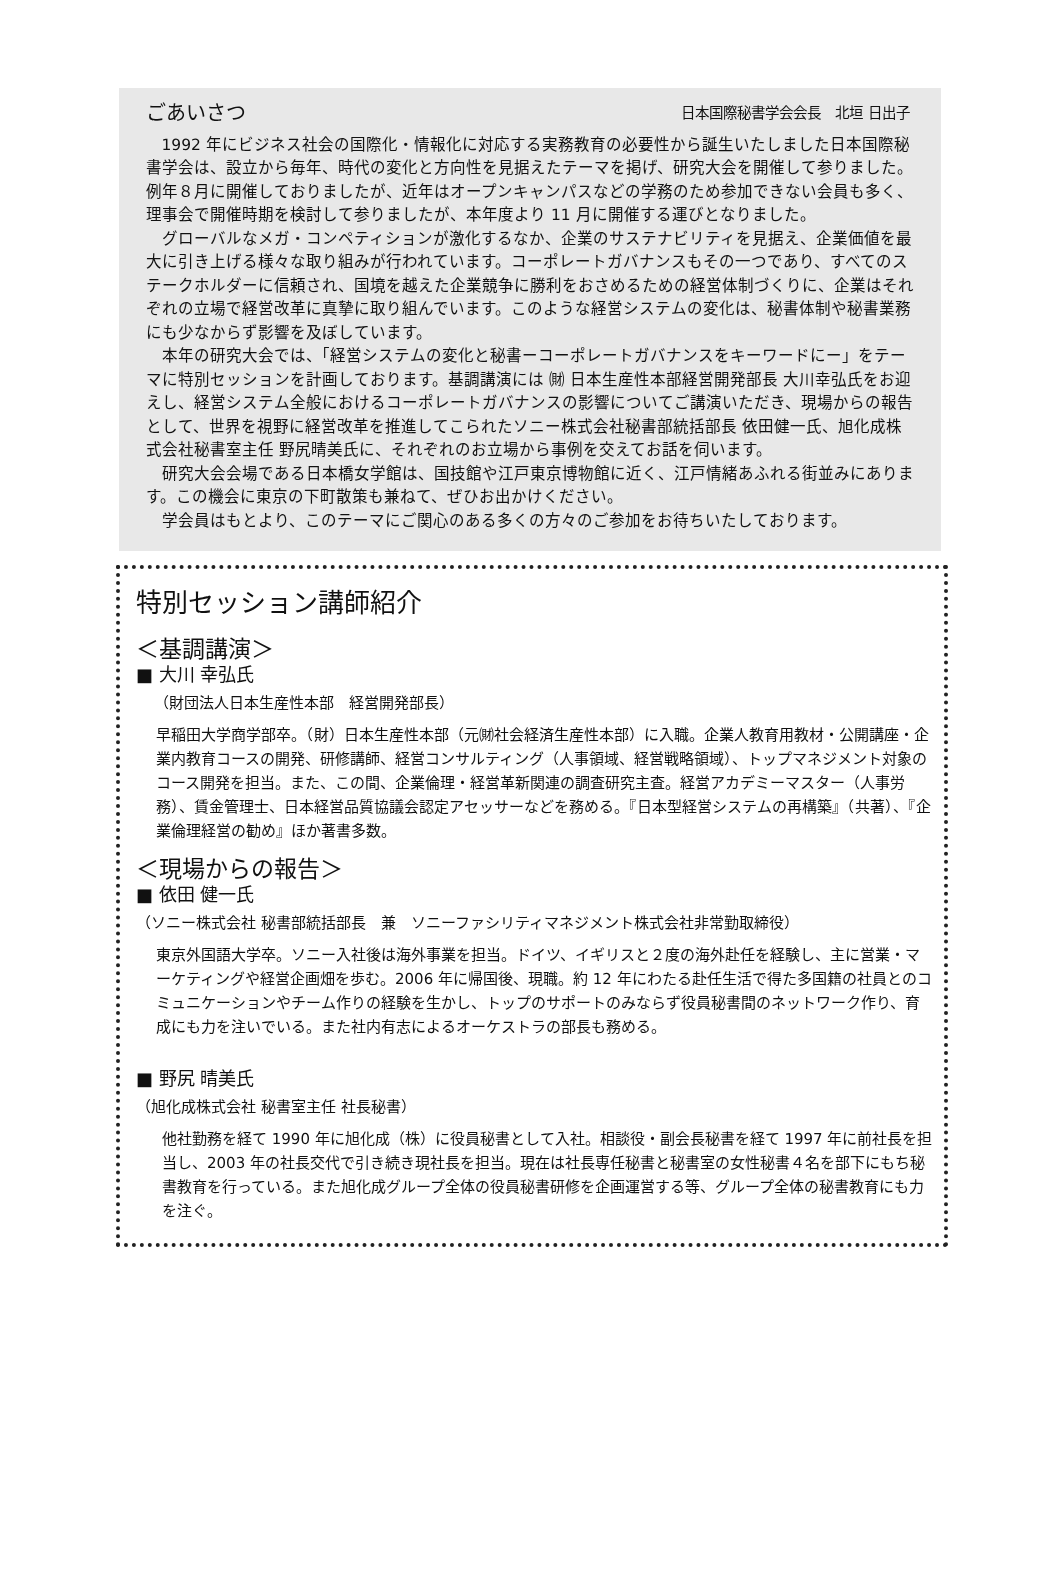ごあいさつ 日本国際秘書学会会長　北垣 日出子
1992 年にビジネス社会の国際化・情報化に対応する実務教育の必要性から誕生いたしました日本国際秘書学会は、設立から毎年、時代の変化と方向性を見据えたテーマを掲げ、研究大会を開催して参りました。例年８月に開催しておりましたが、近年はオープンキャンパスなどの学務のため参加できない会員も多く、理事会で開催時期を検討して参りましたが、本年度より 11 月に開催する運びとなりました。
グローバルなメガ・コンペティションが激化するなか、企業のサステナビリティを見据え、企業価値を最大に引き上げる様々な取り組みが行われています。コーポレートガバナンスもその一つであり、すべてのステークホルダーに信頼され、国境を越えた企業競争に勝利をおさめるための経営体制づくりに、企業はそれぞれの立場で経営改革に真摯に取り組んでいます。このような経営システムの変化は、秘書体制や秘書業務にも少なからず影響を及ぼしています。
本年の研究大会では、「経営システムの変化と秘書ーコーポレートガバナンスをキーワードにー」をテーマに特別セッションを計画しております。基調講演には ㈶ 日本生産性本部経営開発部長 大川幸弘氏をお迎えし、経営システム全般におけるコーポレートガバナンスの影響についてご講演いただき、現場からの報告として、世界を視野に経営改革を推進してこられたソニー株式会社秘書部統括部長 依田健一氏、旭化成株式会社秘書室主任 野尻晴美氏に、それぞれのお立場から事例を交えてお話を伺います。
研究大会会場である日本橋女学館は、国技館や江戸東京博物館に近く、江戸情緒あふれる街並みにあります。この機会に東京の下町散策も兼ねて、ぜひお出かけください。
学会員はもとより、このテーマにご関心のある多くの方々のご参加をお待ちいたしております。
特別セッション講師紹介
＜基調講演＞
■ 大川 幸弘氏
（財団法人日本生産性本部　経営開発部長）
早稲田大学商学部卒。（財）日本生産性本部（元㈶社会経済生産性本部）に入職。企業人教育用教材・公開講座・企業内教育コースの開発、研修講師、経営コンサルティング（人事領域、経営戦略領域）、トップマネジメント対象のコース開発を担当。また、この間、企業倫理・経営革新関連の調査研究主査。経営アカデミーマスター（人事労務）、賃金管理士、日本経営品質協議会認定アセッサーなどを務める。『日本型経営システムの再構築』（共著）、『企業倫理経営の勧め』ほか著書多数。
＜現場からの報告＞
■ 依田 健一氏
（ソニー株式会社 秘書部統括部長　兼　ソニーファシリティマネジメント株式会社非常勤取締役）
東京外国語大学卒。ソニー入社後は海外事業を担当。ドイツ、イギリスと２度の海外赴任を経験し、主に営業・マーケティングや経営企画畑を歩む。2006 年に帰国後、現職。約 12 年にわたる赴任生活で得た多国籍の社員とのコミュニケーションやチーム作りの経験を生かし、トップのサポートのみならず役員秘書間のネットワーク作り、育成にも力を注いでいる。また社内有志によるオーケストラの部長も務める。
■ 野尻 晴美氏
（旭化成株式会社 秘書室主任 社長秘書）
他社勤務を経て 1990 年に旭化成（株）に役員秘書として入社。相談役・副会長秘書を経て 1997 年に前社長を担当し、2003 年の社長交代で引き続き現社長を担当。現在は社長専任秘書と秘書室の女性秘書４名を部下にもち秘書教育を行っている。また旭化成グループ全体の役員秘書研修を企画運営する等、グループ全体の秘書教育にも力を注ぐ。